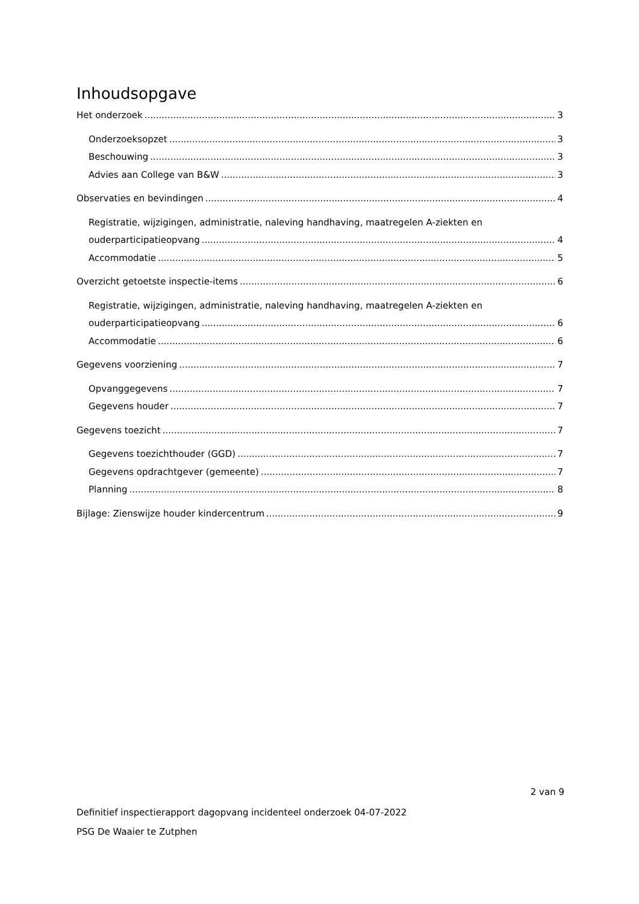Inhoudsopgave
Het onderzoek 3
Onderzoeksopzet 3
Beschouwing 3
Advies aan College van B&W 3
Observaties en bevindingen 4
Registratie, wijzigingen, administratie, naleving handhaving, maatregelen A-ziekten en
ouderparticipatieopvang 4
Accommodatie 5
Overzicht getoetste inspectie-items 6
Registratie, wijzigingen, administratie, naleving handhaving, maatregelen A-ziekten en
ouderparticipatieopvang 6
Accommodatie 6
Gegevens voorziening 7
Opvanggegevens 7
Gegevens houder 7
Gegevens toezicht 7
Gegevens toezichthouder (GGD) 7
Gegevens opdrachtgever (gemeente) 7
Planning 8
Bijlage: Zienswijze houder kindercentrum 9
2 van 9
Definitief inspectierapport dagopvang incidenteel onderzoek 04-07-2022
PSG De Waaier te Zutphen